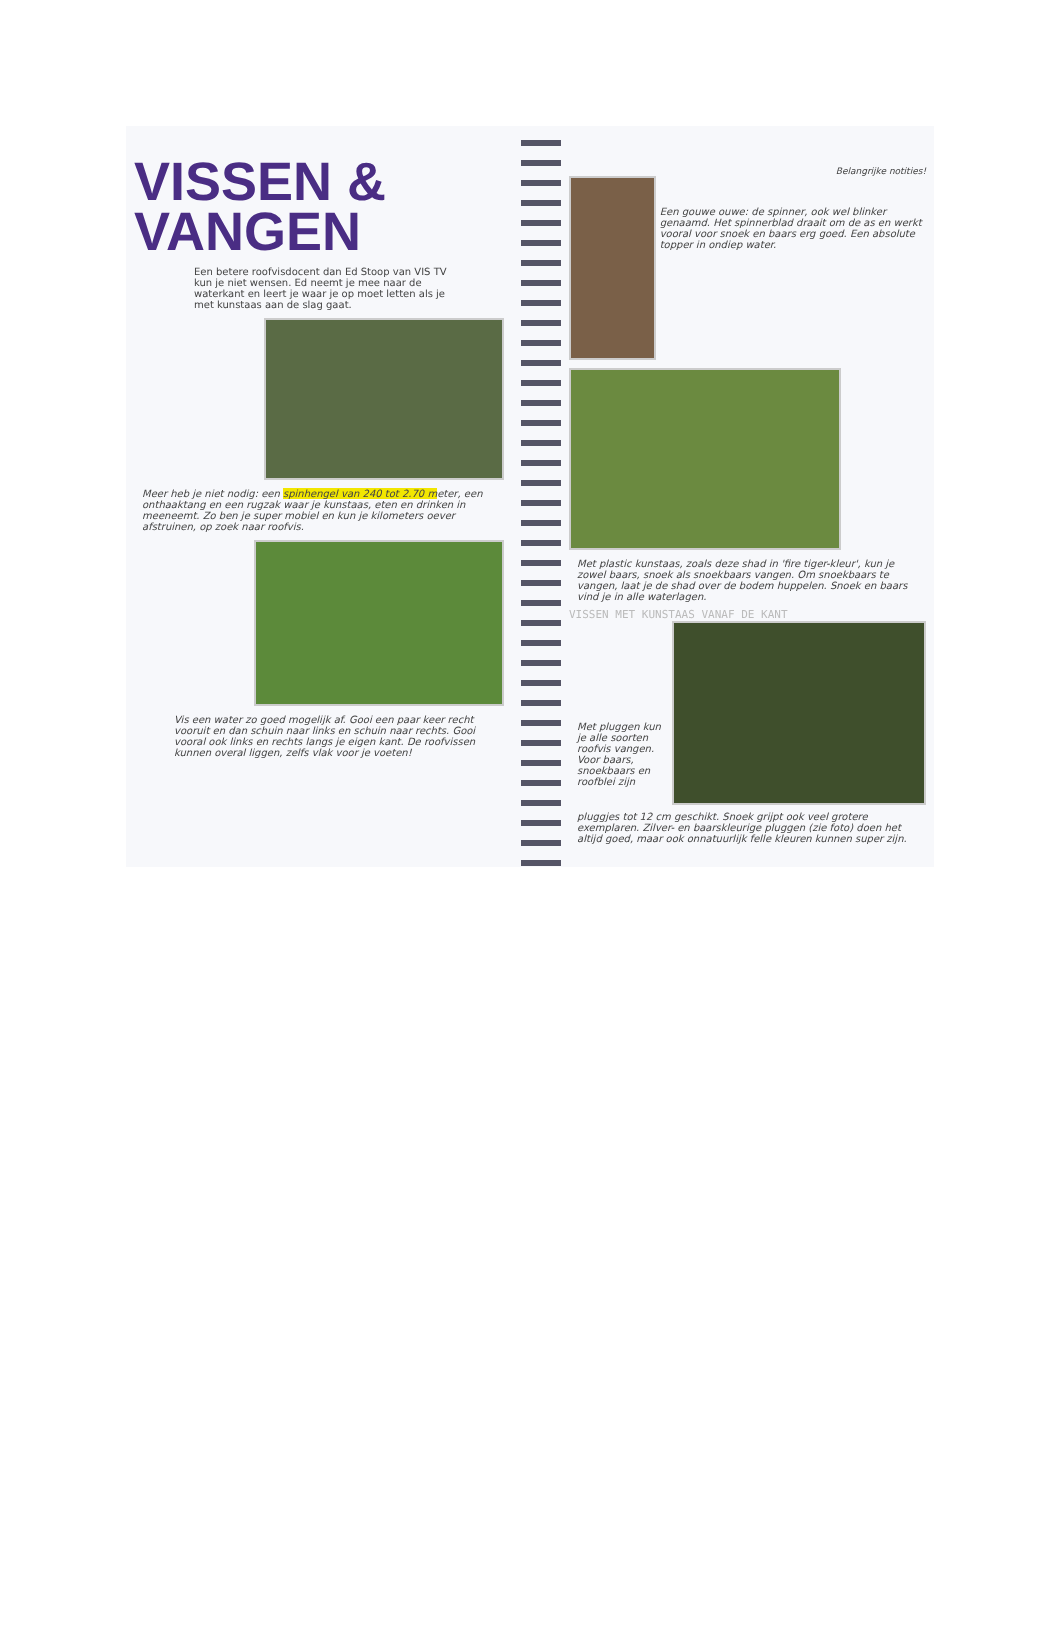VISSEN &
VANGEN
Een betere roofvisdocent dan Ed Stoop van VIS TV kun je niet wensen. Ed neemt je mee naar de waterkant en leert je waar je op moet letten als je met kunstaas aan de slag gaat.
Meer heb je niet nodig: een spinhengel van 240 tot 2.70 meter, een onthaaktang en een rugzak waar je kunstaas, eten en drinken in meeneemt. Zo ben je super mobiel en kun je kilometers oever afstruinen, op zoek naar roofvis.
Vis een water zo goed mogelijk af. Gooi een paar keer recht vooruit en dan schuin naar links en schuin naar rechts. Gooi vooral ook links en rechts langs je eigen kant. De roofvissen kunnen overal liggen, zelfs vlak voor je voeten!
Belangrijke notities!
Een gouwe ouwe: de spinner, ook wel blinker genaamd. Het spinnerblad draait om de as en werkt vooral voor snoek en baars erg goed. Een absolute topper in ondiep water.
Met plastic kunstaas, zoals deze shad in 'fire tiger-kleur', kun je zowel baars, snoek als snoekbaars vangen. Om snoekbaars te vangen, laat je de shad over de bodem huppelen. Snoek en baars vind je in alle waterlagen.
VISSEN MET KUNSTAAS VANAF DE KANT
Met pluggen kun je alle soorten roofvis vangen. Voor baars, snoekbaars en roofblei zijn
pluggjes tot 12 cm geschikt. Snoek grijpt ook veel grotere exemplaren. Zilver- en baarskleurige pluggen (zie foto) doen het altijd goed, maar ook onnatuurlijk felle kleuren kunnen super zijn.